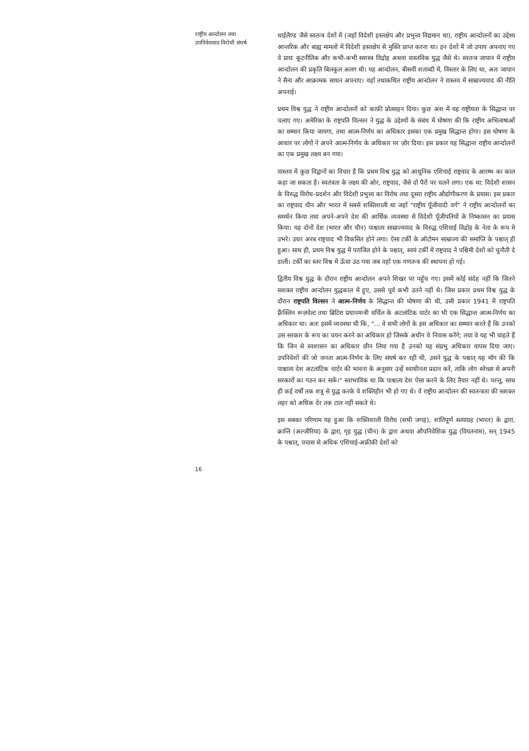राष्ट्रीय आन्दोलन तथा
उपनिवेशवाद विरोधी संघर्ष
16
थाईलैण्ड जैसे स्वतन्त्र देशों में (जहाँ विदेशी हस्तक्षेप और प्रभुत्त्व विद्यमान था), राष्ट्रीय आन्दोलनों का उद्देश्य आन्तरिक और बाह्य मामलों में विदेशी हस्तक्षेप से मुक्ति प्राप्त करना था। इन देशों में जो उपाय अपनाए गए वे प्रायः कूटनीतिक और कभी-कभी सशस्त्र विद्रोह अथवा वास्तविक युद्ध जैसे थे। स्वतन्त्र जापान में राष्ट्रीय आन्दोलन की प्रकृति बिलकुल अलग थी। यह आन्दोलन, बीसवीं शताब्दी में, विस्तार के लिए था, अतः जापान ने सैन्य और आक्रामक साधन अपनाए। वहाँ तथाकथित राष्ट्रीय आन्दोलन ने वास्तव में साम्राज्यवाद की नीति अपनाई।
प्रथम विश्व युद्ध ने राष्ट्रीय आन्दोलनों को काफ़ी प्रोत्साहन दिया। कुछ अंश में यह राष्ट्रीयता के सिद्धान्त पर चलाए गए। अमेरिका के राष्ट्रपति विल्सन ने युद्ध के उद्देश्यों के संबंध में घोषणा की कि राष्ट्रीय अभिलाषाओं का सम्मान किया जायगा, तथा आत्म-निर्णय का अधिकार इसका एक प्रमुख सिद्धान्त होगा। इस घोषणा के आधार पर लोगों ने अपने आत्म-निर्णय के अधिकार पर ज़ोर दिया। इस प्रकार यह सिद्धान्त राष्ट्रीय आन्दोलनों का एक प्रमुख लक्ष्य बन गया।
वास्तव में कुछ विद्वानों का विचार है कि प्रथम विश्व युद्ध को आधुनिक एशियाई राष्ट्रवाद के आरम्भ का काल कहा जा सकता है। स्वतंत्रता के लक्ष्य की ओर, राष्ट्रवाद, जैसे दो पैरों पर चलने लगा। एक था: विदेशी शासन के विरुद्ध विरोध-प्रदर्शन और विदेशी प्रभुत्त्व का विरोध तथा दूसरा राष्ट्रीय औद्योगीकरण के प्रयास। इस प्रकार का राष्ट्रवाद चीन और भारत में सबसे शक्तिशाली था जहाँ "राष्ट्रीय पूँजीवादी वर्ग" ने राष्ट्रीय आन्दोलनों का समर्थन किया तथा अपने-अपने देश की आर्थिक व्यवस्था से विदेशी पूँजीपतियों के निष्कासन का प्रयास किया। यह दोनों देश (भारत और चीन) पाश्चात्य साम्राज्यवाद के विरुद्ध एशियाई विद्रोह के नेता के रूप मे उभरे। उधर अरब राष्ट्रवाद भी विकसित होने लगा। ऐसा टर्की के ऑटोमन साम्राज्य की समाप्ति के पश्चात् ही हुआ। साथ ही, प्रथम विश्व युद्ध में पराजित होने के पश्चात्, स्वयं टर्की में राष्ट्रवाद ने पश्चिमी देशों को चुनौती दे डाली। टर्की का स्तर विश्व में ऊँचा उठ गया जब वहाँ एक गणतन्त्र की स्थापना हो गई।
द्वितीय विश्व युद्ध के दौरान राष्ट्रीय आन्दोलन अपने शिखर पर पहुँच गए। इसमें कोई संदेह नहीं कि जितने सशक्त राष्ट्रीय आन्दोलन युद्धकाल में हुए, उससे पूर्व कभी उतने नहीं थे। जिस प्रकार प्रथम विश्व युद्ध के दौरान राष्ट्रपति विल्सन ने आत्म-निर्णय के सिद्धान्त की घोषणा की थी, उसी प्रकार 1941 में राष्ट्रपति फ़्रैंक्लिन रूज़वेल्ट तथा ब्रिटिश प्रधानमन्त्री चर्चिल के अटलांटिक चार्टर का भी एक सिद्धान्त आत्म-निर्णय का अधिकार था। अतः इसमें व्यवस्था थी कि, "... वे सभी लोगों के इस अधिकार का सम्मान करते हैं कि उनको उस सरकार के रूप का चयन करने का अधिकार हो जिसके अधीन वे निवास करेंगे; तथा वे यह भी चाहते हैं कि जिन से स्वशासन का अधिकार छीन लिया गया है उनको यह संप्रभु अधिकार वापस दिया जाए। उपनिवेशों की जो जनता आत्म-निर्णय के लिए संघर्ष कर रही थी, उसने युद्ध के पश्चात् यह माँग की कि पाश्चात्य देश अटलांटिक चार्टर की भावना के अनुसार उन्हें स्वाधीनता प्रदान करें, ताकि लोग स्वेच्छा से अपनी सरकारों का गठन कर सकें।" स्वाभाविक था कि पाश्चात्य देश ऐसा करने के लिए तैयार नहीं थे। परन्तु, साथ ही कई वर्षों तक शत्रु से युद्ध करके वे शक्तिहीन भी हो गए थे। वे राष्ट्रीय आन्दोलन की स्वतन्त्रता की सशक्त लहर को अधिक देर तक टाल नहीं सकते थे।
इस सबका परिणाम यह हुआ कि शक्तिशाली विरोध (सभी जगह), शांतिपूर्ण सत्याग्रह (भारत) के द्वारा, क्रान्ति (अल्जीरिया) के द्वारा, गृह युद्ध (चीन) के द्वारा अथवा औपनिवेशिक युद्ध (वियतनाम), सन् 1945 के पश्चात्, पचास से अधिक एशियाई-अफ्रीकी देशों को